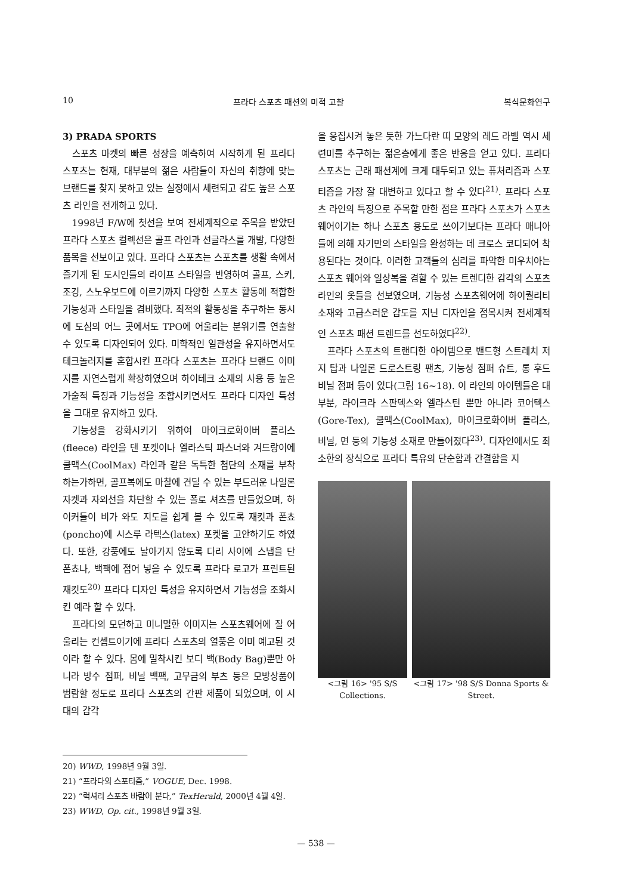10 프라다 스포츠 패션의 미적 고찰 복식문화연구
3) PRADA SPORTS
스포츠 마켓의 빠른 성장을 예측하여 시작하게 된 프라다 스포츠는 현재, 대부분의 젊은 사람들이 자신의 취향에 맞는 브랜드를 찾지 못하고 있는 실정에서 세련되고 감도 높은 스포츠 라인을 전개하고 있다.
1998년 F/W에 첫선을 보여 전세계적으로 주목을 받았던 프라다 스포츠 컬렉션은 골프 라인과 선글라스를 개발, 다양한 품목을 선보이고 있다. 프라다 스포츠는 스포츠를 생활 속에서 즐기게 된 도시인들의 라이프 스타일을 반영하여 골프, 스키, 조깅, 스노우보드에 이르기까지 다양한 스포츠 활동에 적합한 기능성과 스타일을 겸비했다. 최적의 활동성을 추구하는 동시에 도심의 어느 곳에서도 TPO에 어울리는 분위기를 연출할 수 있도록 디자인되어 있다. 미학적인 일관성을 유지하면서도 테크놀러지를 혼합시킨 프라다 스포츠는 프라다 브랜드 이미지를 자연스럽게 확장하였으며 하이테크 소재의 사용 등 높은 가술적 특징과 기능성을 조합시키면서도 프라다 디자인 특성을 그대로 유지하고 있다.
기능성을 강화시키기 위하여 마이크로화이버 플리스(fleece) 라인을 댄 포켓이나 엘라스틱 파스너와 겨드랑이에 쿨맥스(CoolMax) 라인과 같은 독특한 첨단의 소재를 부착하는가하면, 골프복에도 마찰에 견딜 수 있는 부드러운 나일론 자켓과 자외선을 차단할 수 있는 폴로 셔츠를 만들었으며, 하이커들이 비가 와도 지도를 쉽게 볼 수 있도록 재킷과 폰쵸(poncho)에 시스루 라텍스(latex) 포켓을 고안하기도 하였다. 또한, 강풍에도 날아가지 않도록 다리 사이에 스냅을 단 폰쵸나, 백팩에 접어 넣을 수 있도록 프라다 로고가 프린트된 재킷도<sup>20)</sup> 프라다 디자인 특성을 유지하면서 기능성을 조화시킨 예라 할 수 있다.
프라다의 모던하고 미니멀한 이미지는 스포츠웨어에 잘 어울리는 컨셉트이기에 프라다 스포츠의 열풍은 이미 예고된 것이라 할 수 있다. 몸에 밀착시킨 보디 백(Body Bag)뿐만 아니라 방수 점퍼, 비닐 백팩, 고무금의 부츠 등은 모방상품이 범람할 정도로 프라다 스포츠의 간판 제품이 되었으며, 이 시대의 감각
을 응집시켜 놓은 듯한 가느다란 띠 모양의 레드 라벨 역시 세련미를 추구하는 젊은층에게 좋은 반응을 얻고 있다. 프라다 스포츠는 근래 패션계에 크게 대두되고 있는 퓨처리즘과 스포티즘을 가장 잘 대변하고 있다고 할 수 있다<sup>21)</sup>. 프라다 스포츠 라인의 특징으로 주목할 만한 점은 프라다 스포츠가 스포츠 웨어이기는 하나 스포츠 용도로 쓰이기보다는 프라다 매니아들에 의해 자기만의 스타일을 완성하는 데 크로스 코디되어 착용된다는 것이다. 이러한 고객들의 심리를 파악한 미우치아는 스포츠 웨어와 일상복을 겸할 수 있는 트렌디한 감각의 스포츠 라인의 옷들을 선보였으며, 기능성 스포츠웨어에 하이퀄리티 소재와 고급스러운 감도를 지닌 디자인을 접목시켜 전세계적인 스포츠 패션 트렌드를 선도하였다<sup>22)</sup>.
프라다 스포츠의 트랜디한 아이템으로 밴드형 스트레치 저지 탑과 나일론 드로스트링 팬츠, 기능성 점퍼 슈트, 롱 후드 비닐 점퍼 등이 있다(그림 16~18). 이 라인의 아이템들은 대부분, 라이크라 스판덱스와 엘라스틴 뿐만 아니라 코어텍스(Gore-Tex), 쿨맥스(CoolMax), 마이크로화이버 플리스, 비닐, 면 등의 기능성 소재로 만들어졌다<sup>23)</sup>. 디자인에서도 최소한의 장식으로 프라다 특유의 단순함과 간결함을 지
<그림 16> '95 S/S Collections.
<그림 17> '98 S/S Donna Sports & Street.
20) WWD, 1998년 9월 3일.
21) “프라다의 스포티즘,” VOGUE, Dec. 1998.
22) “럭셔리 스포츠 바람이 분다,” TexHerald, 2000년 4월 4일.
23) WWD, Op. cit., 1998년 9월 3일.
— 538 —